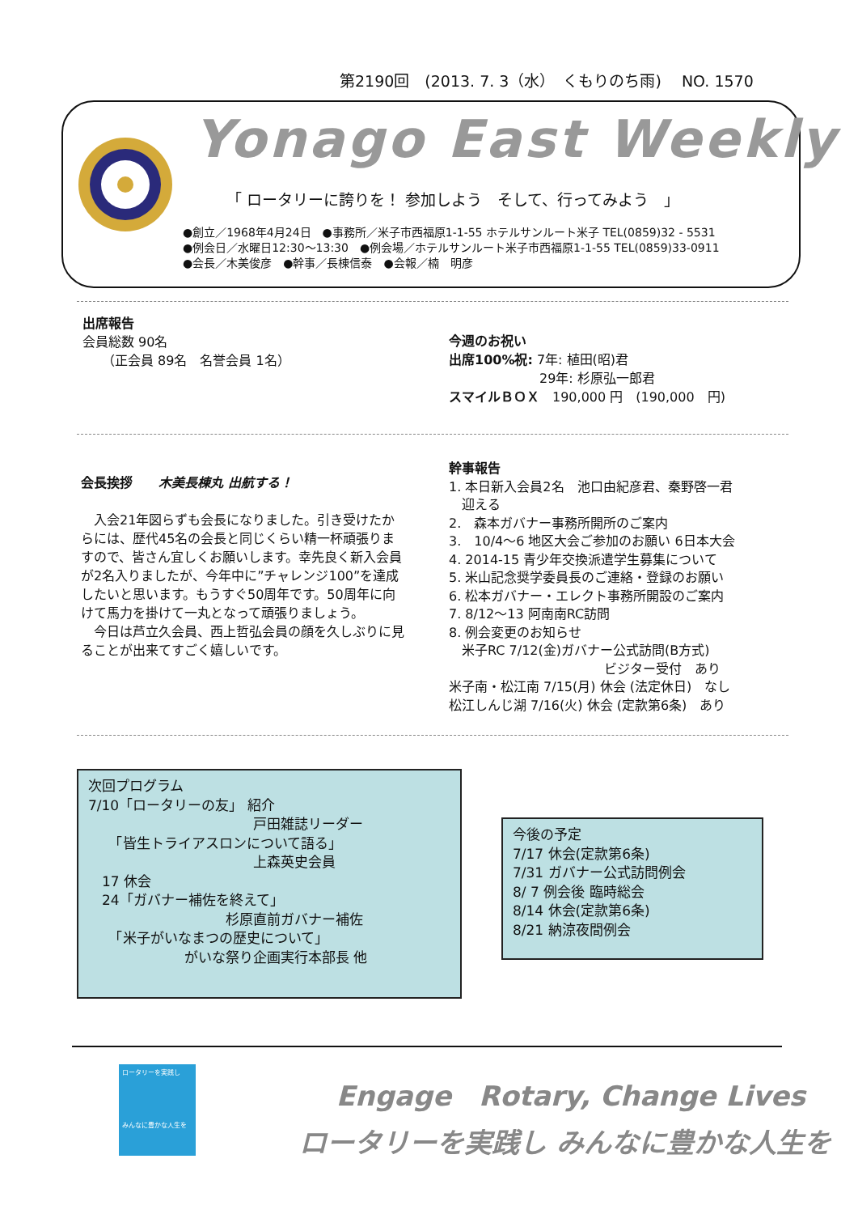第2190回　(2013. 7. 3（水）　くもりのち雨)　 NO. 1570
Yonago East Weekly
「 ロータリーに誇りを！ 参加しよう　そして、行ってみよう　」
●創立／1968年4月24日　●事務所／米子市西福原1-1-55 ホテルサンルート米子 TEL(0859)32 - 5531
●例会日／水曜日12:30～13:30　●例会場／ホテルサンルート米子市西福原1-1-55 TEL(0859)33-0911
●会長／木美俊彦　●幹事／長棟信泰　●会報／楠　明彦
出席報告
会員総数 90名
　　（正会員 89名　名誉会員 1名）
今週のお祝い
出席100%祝: 7年: 植田(昭)君
　　　　　　　29年: 杉原弘一郎君
スマイルＢＯＸ　190,000 円　(190,000　円)
会長挨拶　　木美長棟丸 出航する！
　入会21年図らずも会長になりました。引き受けたからには、歴代45名の会長と同じくらい精一杯頑張りますので、皆さん宜しくお願いします。幸先良く新入会員が2名入りましたが、今年中に”チャレンジ100”を達成したいと思います。もうすぐ50周年です。50周年に向けて馬力を掛けて一丸となって頑張りましょう。
　今日は芦立久会員、西上哲弘会員の顔を久しぶりに見ることが出来てすごく嬉しいです。
幹事報告
1. 本日新入会員2名　池口由紀彦君、秦野啓一君
　迎える
2.　森本ガバナー事務所開所のご案内
3.　10/4～6 地区大会ご参加のお願い 6日本大会
4. 2014-15 青少年交換派遣学生募集について
5. 米山記念奨学委員長のご連絡・登録のお願い
6. 松本ガバナー・エレクト事務所開設のご案内
7. 8/12～13 阿南南RC訪問
8. 例会変更のお知らせ
　米子RC 7/12(金)ガバナー公式訪問(B方式)
　　　　　　　　　　　　ビジター受付　あり
米子南・松江南 7/15(月) 休会 (法定休日)　なし
松江しんじ湖 7/16(火) 休会 (定款第6条)　あり
次回プログラム
7/10「ロータリーの友」 紹介
　　　　　　　　　　　　戸田雑誌リーダー
　　「皆生トライアスロンについて語る」
　　　　　　　　　　　　上森英史会員
　17 休会
　24「ガバナー補佐を終えて」
　　　　　　　　　　杉原直前ガバナー補佐
　　「米子がいなまつの歴史について」
　　　　　　　がいな祭り企画実行本部長 他
今後の予定
7/17 休会(定款第6条)
7/31 ガバナー公式訪問例会
8/ 7 例会後 臨時総会
8/14 休会(定款第6条)
8/21 納涼夜間例会
ロータリーを実践し
みんなに豊かな人生を
　 Engage　Rotary, Change Lives
ロータリーを実践し みんなに豊かな人生を